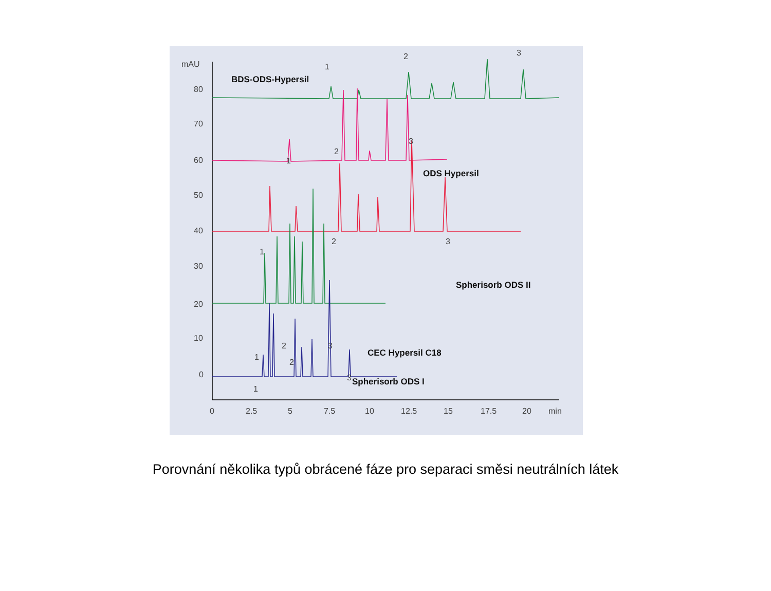mAU
80
70
60
50
40
30
20
10
0
0
2.5
5
7.5
10
12.5
15
17.5
20
min
BDS-ODS-Hypersil
ODS Hypersil
Spherisorb ODS II
Spherisorb ODS I
CEC Hypersil C18
1
2
3
1
2
3
1
2
3
1
2
3
1
2
3
Porovnání několika typů obrácené fáze pro separaci směsi neutrálních látek